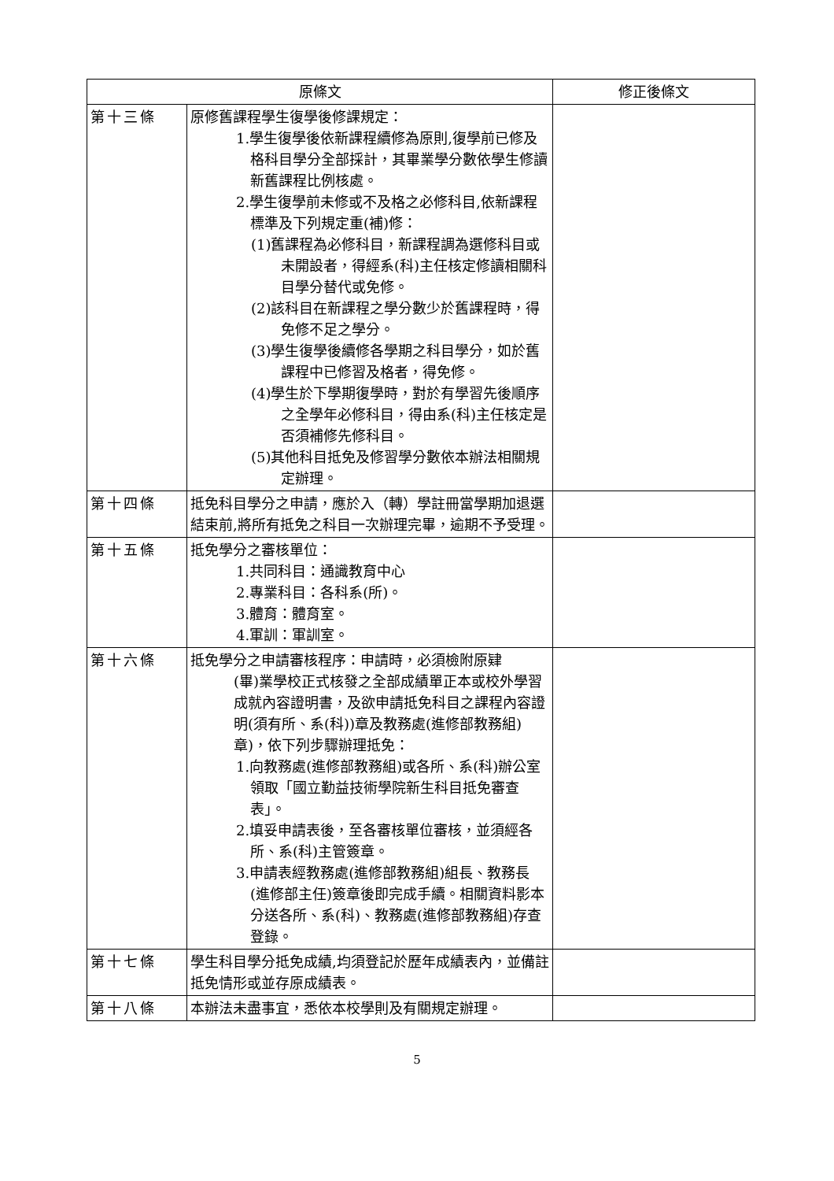| 原條文 | | 修正後條文 |
| --- | --- | --- |
| 第十三條 | 原修舊課程學生復學後修課規定： 1.學生復學後依新課程續修為原則,復學前已修及格科目學分全部採計，其畢業學分數依學生修讀新舊課程比例核處。 2.學生復學前未修或不及格之必修科目,依新課程標準及下列規定重(補)修： (1)舊課程為必修科目，新課程調為選修科目或未開設者，得經系(科)主任核定修讀相關科目學分替代或免修。 (2)該科目在新課程之學分數少於舊課程時，得免修不足之學分。 (3)學生復學後續修各學期之科目學分，如於舊課程中已修習及格者，得免修。 (4)學生於下學期復學時，對於有學習先後順序之全學年必修科目，得由系(科)主任核定是否須補修先修科目。 (5)其他科目抵免及修習學分數依本辦法相關規定辦理。 | |
| 第十四條 | 抵免科目學分之申請，應於入（轉）學註冊當學期加退選結束前,將所有抵免之科目一次辦理完畢，逾期不予受理。 | |
| 第十五條 | 抵免學分之審核單位： 1.共同科目：通識教育中心 2.專業科目：各科系(所)。 3.體育：體育室。 4.軍訓：軍訓室。 | |
| 第十六條 | 抵免學分之申請審核程序：申請時，必須檢附原肄 (畢)業學校正式核發之全部成績單正本或校外學習成就內容證明書，及欲申請抵免科目之課程內容證明(須有所、系(科))章及教務處(進修部教務組)章)，依下列步驟辦理抵免： 1.向教務處(進修部教務組)或各所、系(科)辦公室領取「國立勤益技術學院新生科目抵免審查表」。 2.填妥申請表後，至各審核單位審核，並須經各所、系(科)主管簽章。 3.申請表經教務處(進修部教務組)組長、教務長(進修部主任)簽章後即完成手續。相關資料影本分送各所、系(科)、教務處(進修部教務組)存查登錄。 | |
| 第十七條 | 學生科目學分抵免成績,均須登記於歷年成績表內，並備註抵免情形或並存原成績表。 | |
| 第十八條 | 本辦法未盡事宜，悉依本校學則及有關規定辦理。 | |
5